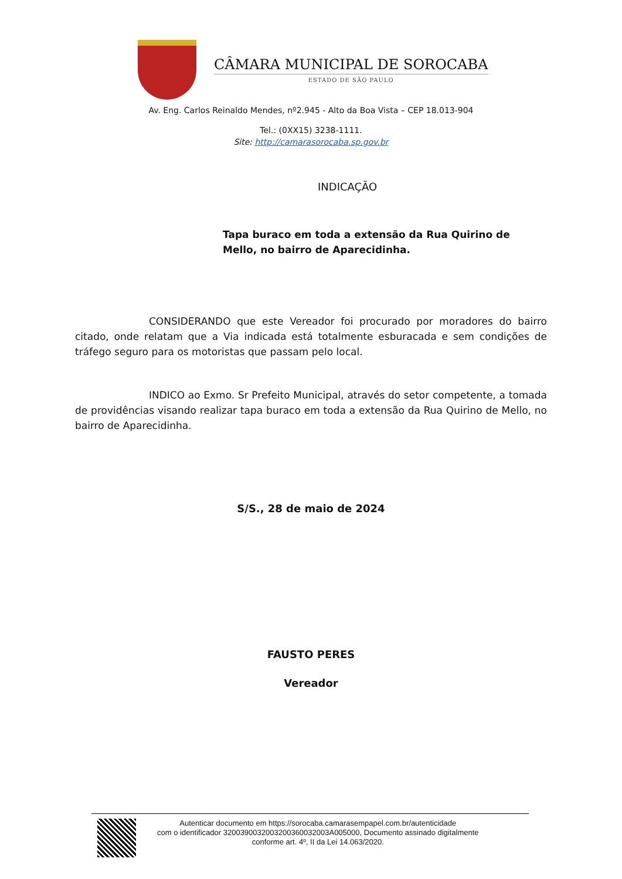CÂMARA MUNICIPAL DE SOROCABA
ESTADO DE SÃO PAULO
Av. Eng. Carlos Reinaldo Mendes, nº2.945 - Alto da Boa Vista – CEP 18.013-904
Tel.: (0XX15) 3238-1111.
Site: http://camarasorocaba.sp.gov.br
INDICAÇÃO
Tapa buraco em toda a extensão da Rua Quirino de Mello, no bairro de Aparecidinha.
CONSIDERANDO que este Vereador foi procurado por moradores do bairro citado, onde relatam que a Via indicada está totalmente esburacada e sem condições de tráfego seguro para os motoristas que passam pelo local.
INDICO ao Exmo. Sr Prefeito Municipal, através do setor competente, a tomada de providências visando realizar tapa buraco em toda a extensão da Rua Quirino de Mello, no bairro de Aparecidinha.
S/S., 28 de maio de 2024
FAUSTO PERES
Vereador
Autenticar documento em https://sorocaba.camarasempapel.com.br/autenticidade
com o identificador 3200390032003200360032003A005000, Documento assinado digitalmente
conforme art. 4º, II da Lei 14.063/2020.